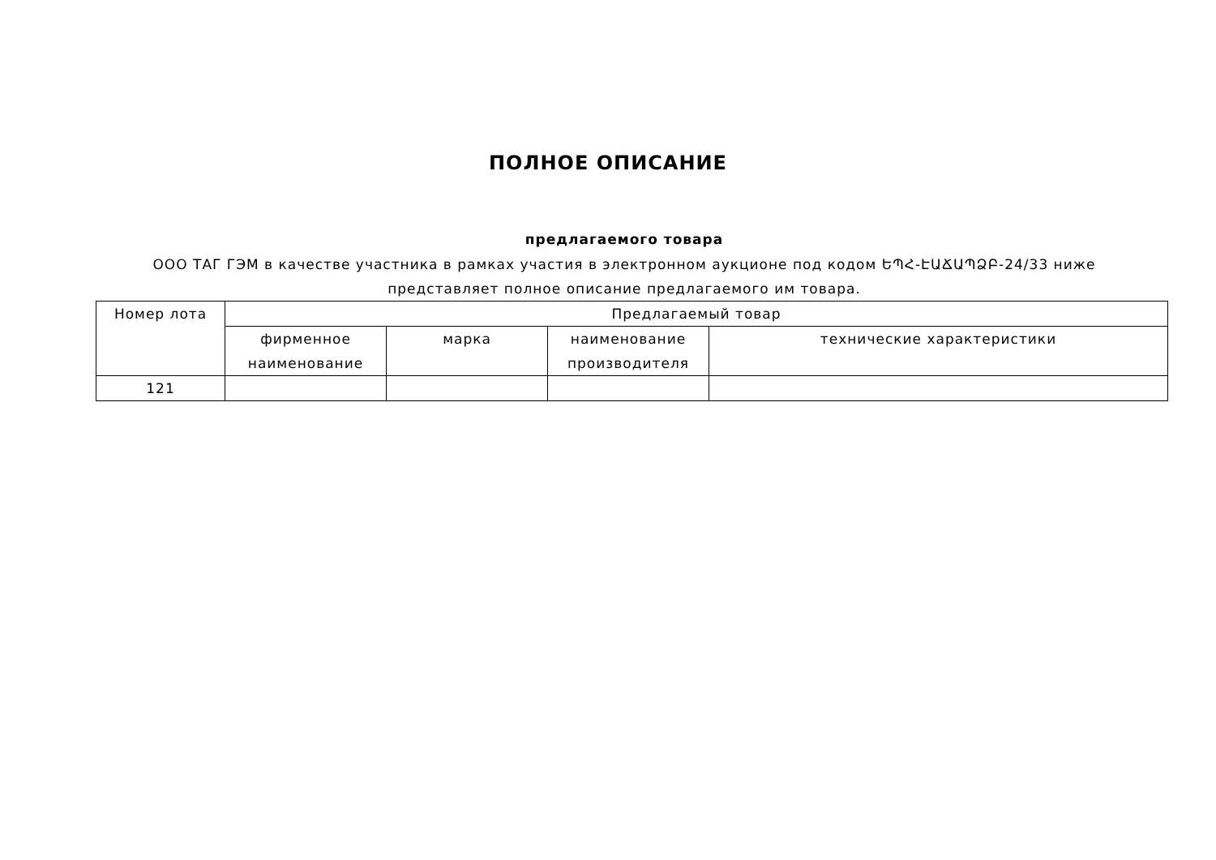ПОЛНОЕ ОПИСАНИЕ
предлагаемого товара
ООО ТАГ ГЭМ в качестве участника в рамках участия в электронном аукционе под кодом ԵՊՀ-ԷԱՃԱՊՁԲ-24/33 ниже представляет полное описание предлагаемого им товара.
| Номер лота | Предлагаемый товар | | | |
| --- | --- | --- | --- | --- |
| | фирменное наименование | марка | наименование производителя | технические характеристики |
| 121 | | | | |